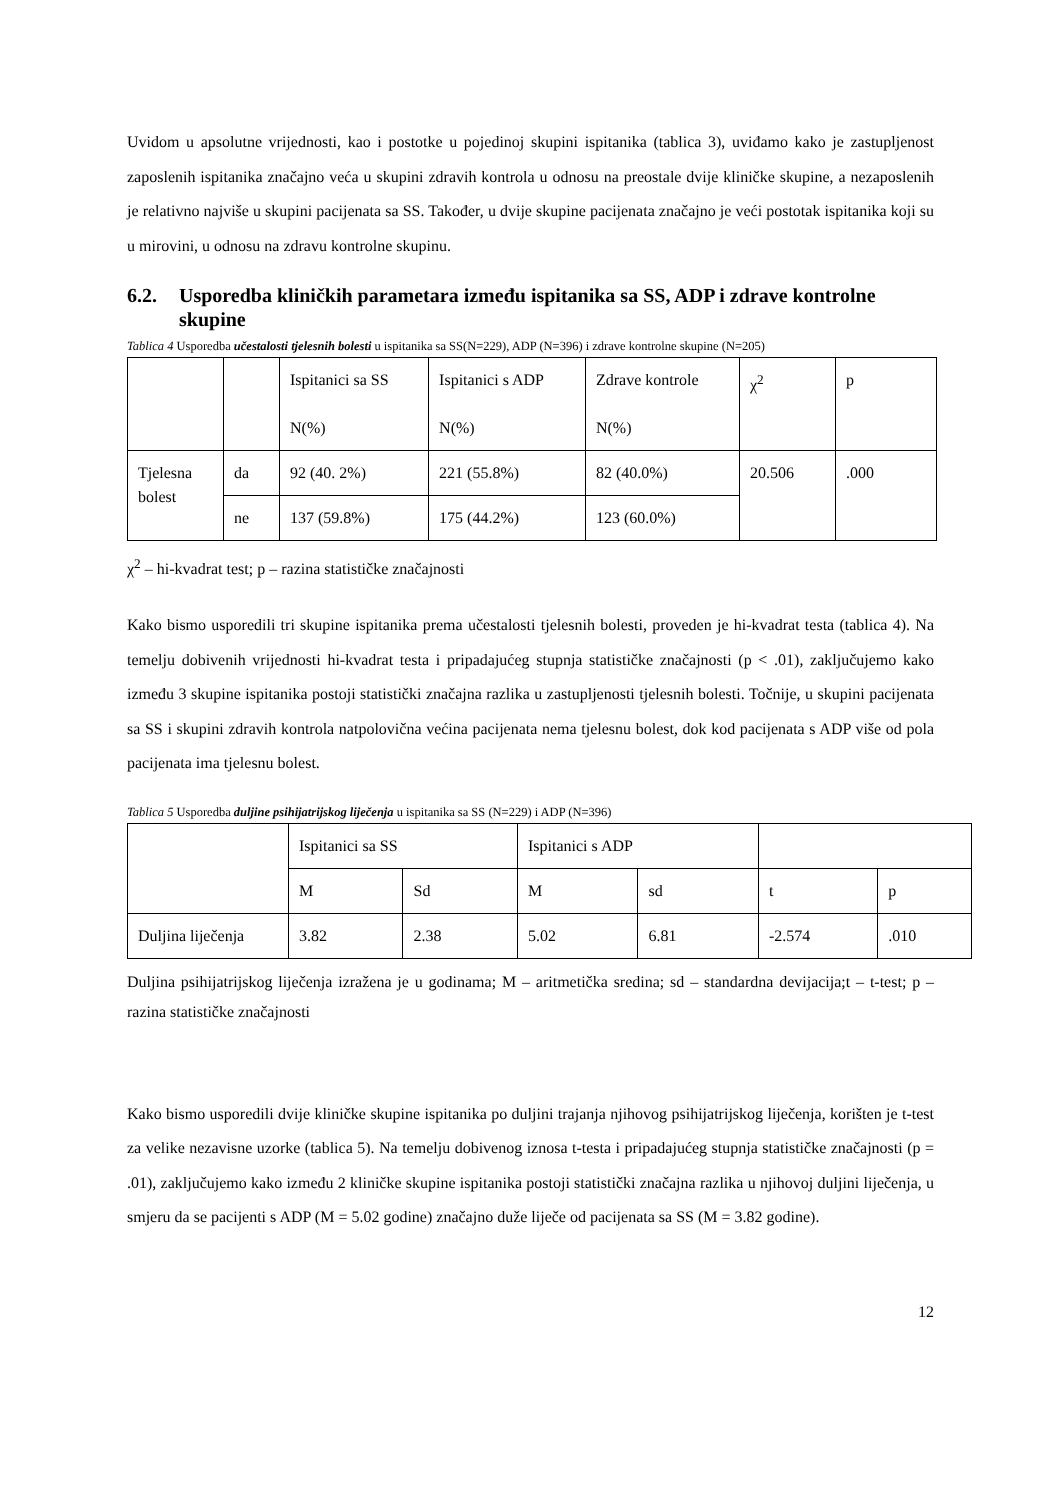Uvidom u apsolutne vrijednosti, kao i postotke u pojedinoj skupini ispitanika (tablica 3), uviđamo kako je zastupljenost zaposlenih ispitanika značajno veća u skupini zdravih kontrola u odnosu na preostale dvije kliničke skupine, a nezaposlenih je relativno najviše u skupini pacijenata sa SS. Također, u dvije skupine pacijenata značajno je veći postotak ispitanika koji su u mirovini, u odnosu na zdravu kontrolne skupinu.
6.2. Usporedba kliničkih parametara između ispitanika sa SS, ADP i zdrave kontrolne skupine
Tablica 4 Usporedba učestalosti tjelesnih bolesti u ispitanika sa SS(N=229), ADP (N=396) i zdrave kontrolne skupine (N=205)
| | | Ispitanici sa SS N(%) | Ispitanici s ADP N(%) | Zdrave kontrole N(%) | χ<sup>2</sup> | p |
| --- | --- | --- | --- | --- | --- | --- |
| Tjelesna bolest | da | 92 (40. 2%) | 221 (55.8%) | 82 (40.0%) | 20.506 | .000 |
| | ne | 137 (59.8%) | 175 (44.2%) | 123 (60.0%) | | |
χ<sup>2</sup> – hi-kvadrat test; p – razina statističke značajnosti
Kako bismo usporedili tri skupine ispitanika prema učestalosti tjelesnih bolesti, proveden je hi-kvadrat testa (tablica 4). Na temelju dobivenih vrijednosti hi-kvadrat testa i pripadajućeg stupnja statističke značajnosti (p < .01), zaključujemo kako između 3 skupine ispitanika postoji statistički značajna razlika u zastupljenosti tjelesnih bolesti. Točnije, u skupini pacijenata sa SS i skupini zdravih kontrola natpolovična većina pacijenata nema tjelesnu bolest, dok kod pacijenata s ADP više od pola pacijenata ima tjelesnu bolest.
Tablica 5 Usporedba duljine psihijatrijskog liječenja u ispitanika sa SS (N=229) i ADP (N=396)
| | Ispitanici sa SS | | Ispitanici s ADP | | | |
| --- | --- | --- | --- | --- | --- | --- |
| | M | Sd | M | sd | t | p |
| Duljina liječenja | 3.82 | 2.38 | 5.02 | 6.81 | -2.574 | .010 |
Duljina psihijatrijskog liječenja izražena je u godinama; M – aritmetička sredina; sd – standardna devijacija;t – t-test; p – razina statističke značajnosti
Kako bismo usporedili dvije kliničke skupine ispitanika po duljini trajanja njihovog psihijatrijskog liječenja, korišten je t-test za velike nezavisne uzorke (tablica 5). Na temelju dobivenog iznosa t-testa i pripadajućeg stupnja statističke značajnosti (p = .01), zaključujemo kako između 2 kliničke skupine ispitanika postoji statistički značajna razlika u njihovoj duljini liječenja, u smjeru da se pacijenti s ADP (M = 5.02 godine) značajno duže liječe od pacijenata sa SS (M = 3.82 godine).
12